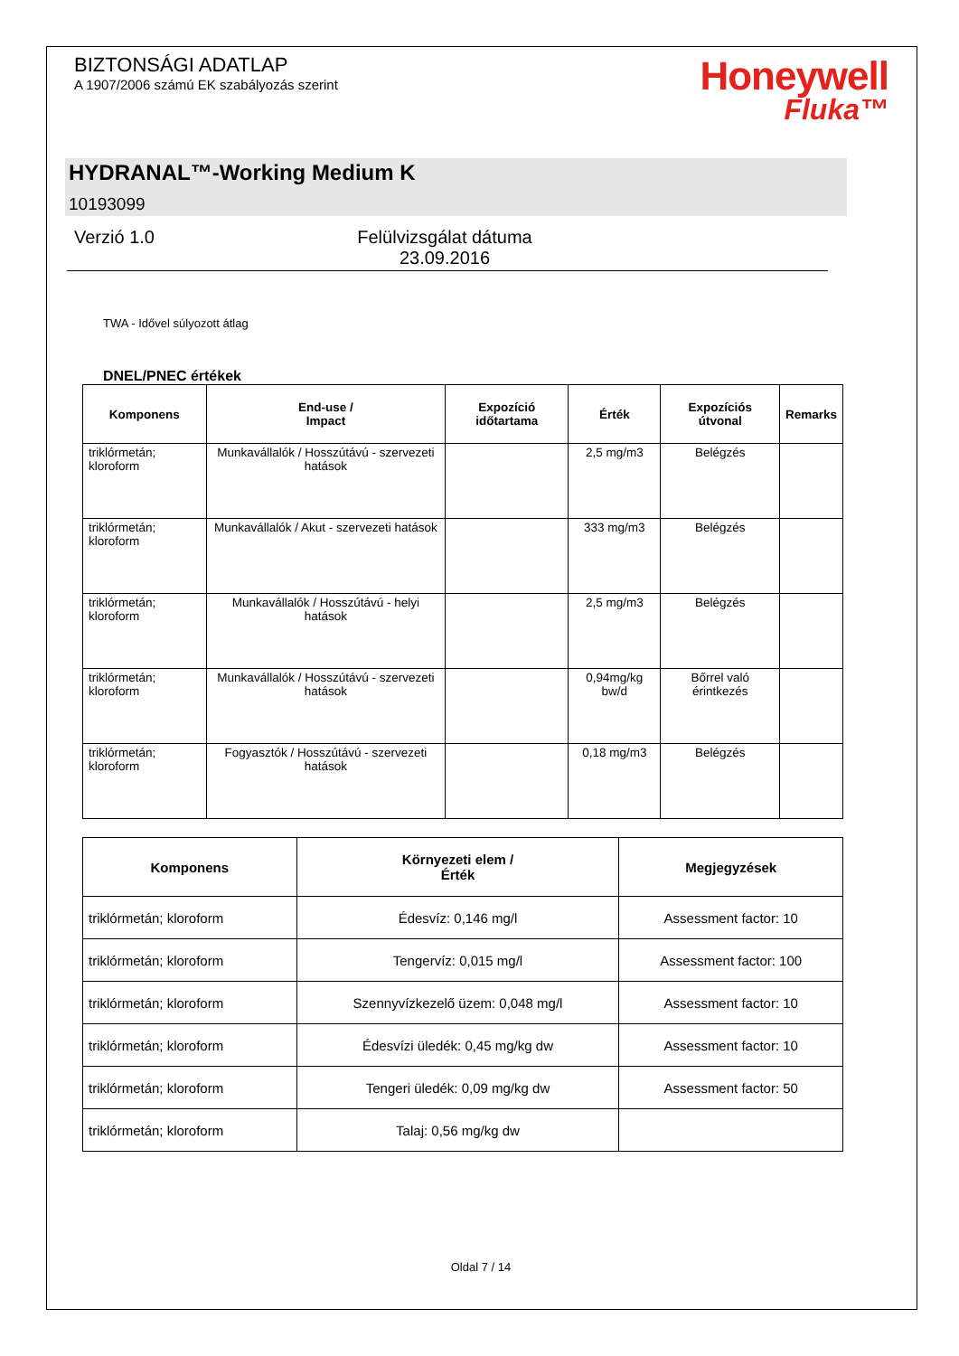BIZTONSÁGI ADATLAP
A 1907/2006 számú EK szabályozás szerint
Honeywell
Fluka™
HYDRANAL™-Working Medium K
10193099
Verzió 1.0 Felülvizsgálat dátuma
23.09.2016
TWA - Idővel súlyozott átlag
DNEL/PNEC értékek
| Komponens | End-use / Impact | Expozíció időtartama | Érték | Expozíciós útvonal | Remarks |
| --- | --- | --- | --- | --- | --- |
| triklórmetán; kloroform | Munkavállalók / Hosszútávú - szervezeti hatások | | 2,5 mg/m3 | Belégzés | |
| triklórmetán; kloroform | Munkavállalók / Akut - szervezeti hatások | | 333 mg/m3 | Belégzés | |
| triklórmetán; kloroform | Munkavállalók / Hosszútávú - helyi hatások | | 2,5 mg/m3 | Belégzés | |
| triklórmetán; kloroform | Munkavállalók / Hosszútávú - szervezeti hatások | | 0,94mg/kg bw/d | Bőrrel való érintkezés | |
| triklórmetán; kloroform | Fogyasztók / Hosszútávú - szervezeti hatások | | 0,18 mg/m3 | Belégzés | |
| Komponens | Környezeti elem / Érték | Megjegyzések |
| --- | --- | --- |
| triklórmetán; kloroform | Édesvíz: 0,146 mg/l | Assessment factor: 10 |
| triklórmetán; kloroform | Tengervíz: 0,015 mg/l | Assessment factor: 100 |
| triklórmetán; kloroform | Szennyvízkezelő üzem: 0,048 mg/l | Assessment factor: 10 |
| triklórmetán; kloroform | Édesvízi üledék: 0,45 mg/kg dw | Assessment factor: 10 |
| triklórmetán; kloroform | Tengeri üledék: 0,09 mg/kg dw | Assessment factor: 50 |
| triklórmetán; kloroform | Talaj: 0,56 mg/kg dw | |
Oldal 7 / 14